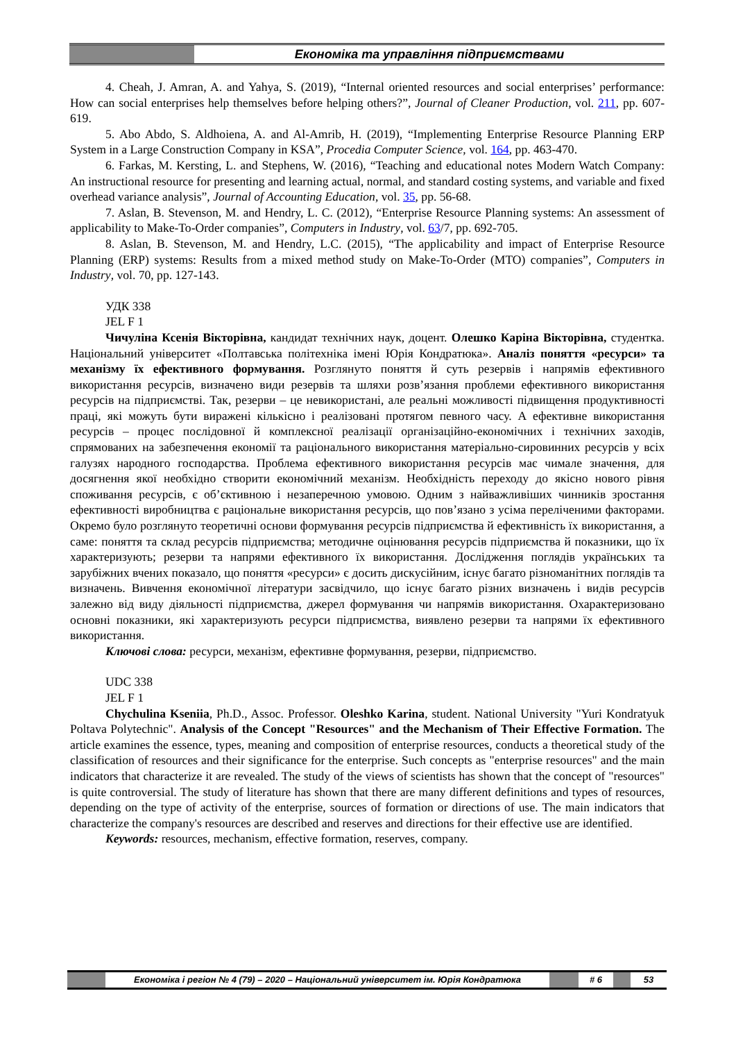Економіка та управління підприємствами
4. Cheah, J. Amran, A. and Yahya, S. (2019), “Internal oriented resources and social enterprises’ performance: How can social enterprises help themselves before helping others?”, Journal of Cleaner Production, vol. 211, pp. 607-619.
5. Abo Abdo, S. Aldhoiena, A. and Al-Amrib, H. (2019), “Implementing Enterprise Resource Planning ERP System in a Large Construction Company in KSA”, Procedia Computer Science, vol. 164, pp. 463-470.
6. Farkas, M. Kersting, L. and Stephens, W. (2016), “Teaching and educational notes Modern Watch Company: An instructional resource for presenting and learning actual, normal, and standard costing systems, and variable and fixed overhead variance analysis”, Journal of Accounting Education, vol. 35, pp. 56-68.
7. Aslan, B. Stevenson, M. and Hendry, L. C. (2012), “Enterprise Resource Planning systems: An assessment of applicability to Make-To-Order companies”, Computers in Industry, vol. 63/7, pp. 692-705.
8. Aslan, B. Stevenson, M. and Hendry, L.C. (2015), “The applicability and impact of Enterprise Resource Planning (ERP) systems: Results from a mixed method study on Make-To-Order (MTO) companies”, Computers in Industry, vol. 70, pp. 127-143.
УДК 338
JEL F 1
Чичуліна Ксенія Вікторівна, кандидат технічних наук, доцент. Олешко Каріна Вікторівна, студентка. Національний університет «Полтавська політехніка імені Юрія Кондратюка». Аналіз поняття «ресурси» та механізму їх ефективного формування. Розглянуто поняття й суть резервів і напрямів ефективного використання ресурсів, визначено види резервів та шляхи розв’язання проблеми ефективного використання ресурсів на підприємстві. Так, резерви – це невикористані, але реальні можливості підвищення продуктивності праці, які можуть бути виражені кількісно і реалізовані протягом певного часу. А ефективне використання ресурсів – процес послідовної й комплексної реалізації організаційно-економічних і технічних заходів, спрямованих на забезпечення економії та раціонального використання матеріально-сировинних ресурсів у всіх галузях народного господарства. Проблема ефективного використання ресурсів має чимале значення, для досягнення якої необхідно створити економічний механізм. Необхідність переходу до якісно нового рівня споживання ресурсів, є об’єктивною і незаперечною умовою. Одним з найважливіших чинників зростання ефективності виробництва є раціональне використання ресурсів, що пов’язано з усіма переліченими факторами. Окремо було розглянуто теоретичні основи формування ресурсів підприємства й ефективність їх використання, а саме: поняття та склад ресурсів підприємства; методичне оцінювання ресурсів підприємства й показники, що їх характеризують; резерви та напрями ефективного їх використання. Дослідження поглядів українських та зарубіжних вчених показало, що поняття «ресурси» є досить дискусійним, існує багато різноманітних поглядів та визначень. Вивчення економічної літератури засвідчило, що існує багато різних визначень і видів ресурсів залежно від виду діяльності підприємства, джерел формування чи напрямів використання. Охарактеризовано основні показники, які характеризують ресурси підприємства, виявлено резерви та напрями їх ефективного використання.
Ключові слова: ресурси, механізм, ефективне формування, резерви, підприємство.
UDC 338
JEL F 1
Chychulina Kseniia, Ph.D., Assoc. Professor. Oleshko Karina, student. National University "Yuri Kondratyuk Poltava Polytechnic". Analysis of the Concept "Resources" and the Mechanism of Their Effective Formation. The article examines the essence, types, meaning and composition of enterprise resources, conducts a theoretical study of the classification of resources and their significance for the enterprise. Such concepts as "enterprise resources" and the main indicators that characterize it are revealed. The study of the views of scientists has shown that the concept of "resources" is quite controversial. The study of literature has shown that there are many different definitions and types of resources, depending on the type of activity of the enterprise, sources of formation or directions of use. The main indicators that characterize the company's resources are described and reserves and directions for their effective use are identified.
Keywords: resources, mechanism, effective formation, reserves, company.
Економіка і регіон № 4 (79) – 2020 – Національний університет ім. Юрія Кондратюка # 6 53